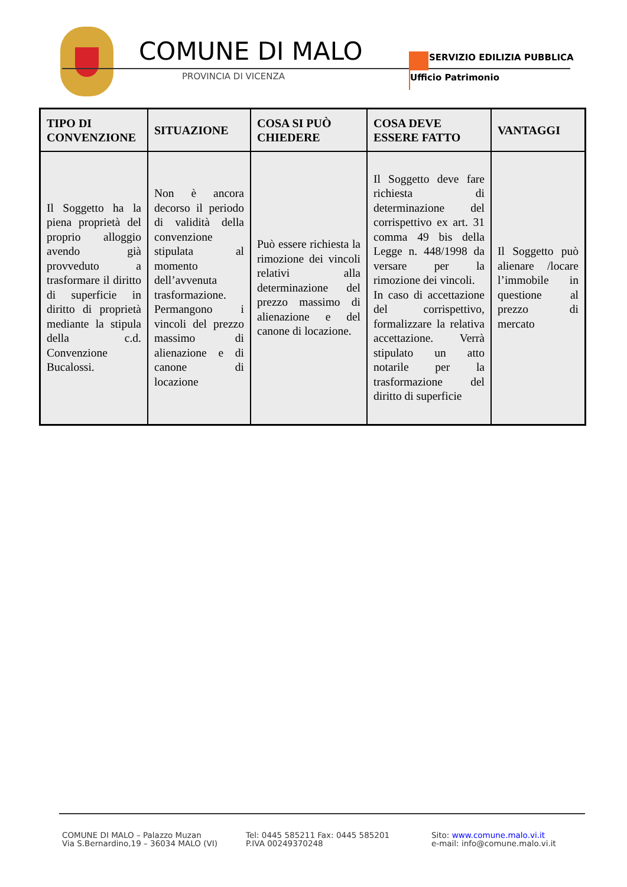COMUNE DI MALO
PROVINCIA DI VICENZA
SERVIZIO EDILIZIA PUBBLICA
Ufficio Patrimonio
| TIPO DI CONVENZIONE | SITUAZIONE | COSA SI PUÒ CHIEDERE | COSA DEVE ESSERE FATTO | VANTAGGI |
| --- | --- | --- | --- | --- |
| Il Soggetto ha la piena proprietà del proprio alloggio avendo già provveduto a trasformare il diritto di superficie in diritto di proprietà mediante la stipula della c.d. Convenzione Bucalossi. | Non è ancora decorso il periodo di validità della convenzione stipulata al momento dell’avvenuta trasformazione. Permangono i vincoli del prezzo massimo di alienazione e di canone di locazione | Può essere richiesta la rimozione dei vincoli relativi alla determinazione del prezzo massimo di alienazione e del canone di locazione. | Il Soggetto deve fare richiesta di determinazione del corrispettivo ex art. 31 comma 49 bis della Legge n. 448/1998 da versare per la rimozione dei vincoli. In caso di accettazione del corrispettivo, formalizzare la relativa accettazione. Verrà stipulato un atto notarile per la trasformazione del diritto di superficie | Il Soggetto può alienare /locare l’immobile in questione al prezzo di mercato |
COMUNE DI MALO – Palazzo Muzan
Via S.Bernardino,19 – 36034 MALO (VI)
Tel: 0445 585211 Fax: 0445 585201
P.IVA 00249370248
Sito: www.comune.malo.vi.it
e-mail: info@comune.malo.vi.it